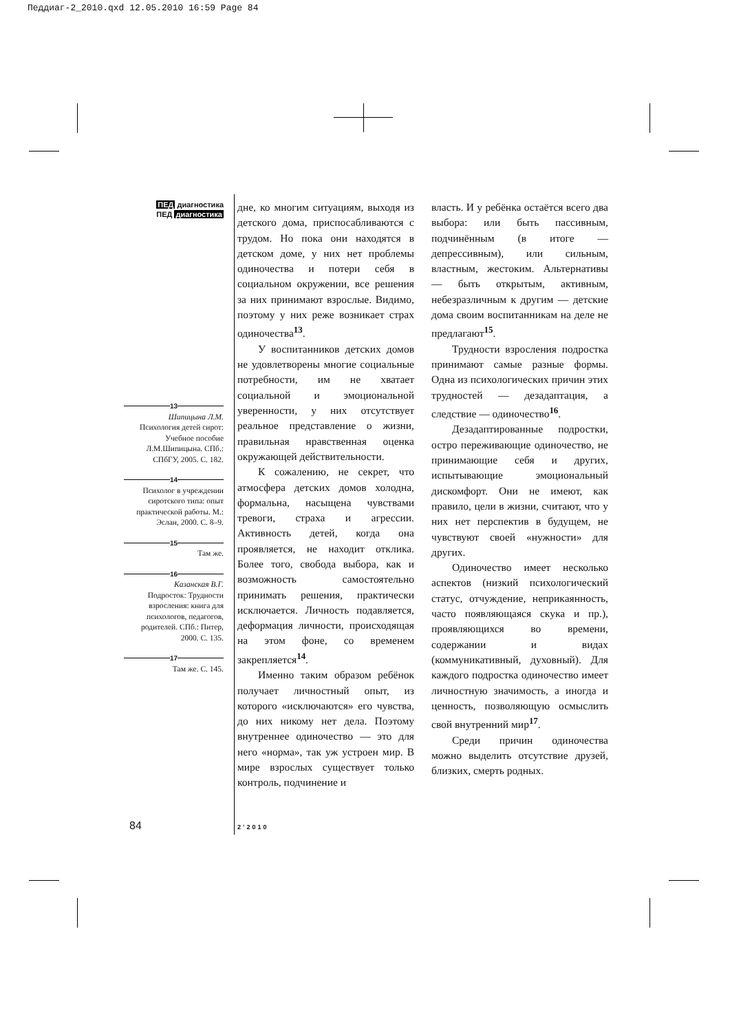Педдиаг-2_2010.qxd 12.05.2010 16:59 Page 84
ПЕД диагностика
ПЕД диагностика
13
Шипицына Л.М.
Психология детей сирот: Учебное пособие Л.М.Шипицына. СПб.: СПбГУ, 2005. С. 182.
14
Психолог в учреждении сиротского типа: опыт практической работы. М.: Эслан, 2000. С. 8–9.
15
Там же.
16
Казанская В.Г.
Подросток: Трудности взросления: книга для психологов, педагогов, родителей. СПб.: Питер, 2000. С. 135.
17
Там же. С. 145.
дне, ко многим ситуациям, выходя из детского дома, приспосабливаются с трудом. Но пока они находятся в детском доме, у них нет проблемы одиночества и потери себя в социальном окружении, все решения за них принимают взрослые. Видимо, поэтому у них реже возникает страх одиночества<sup>13</sup>.
У воспитанников детских домов не удовлетворены многие социальные потребности, им не хватает социальной и эмоциональной уверенности, у них отсутствует реальное представление о жизни, правильная нравственная оценка окружающей действительности.
К сожалению, не секрет, что атмосфера детских домов холодна, формальна, насыщена чувствами тревоги, страха и агрессии. Активность детей, когда она проявляется, не находит отклика. Более того, свобода выбора, как и возможность самостоятельно принимать решения, практически исключается. Личность подавляется, деформация личности, происходящая на этом фоне, со временем закрепляется<sup>14</sup>.
Именно таким образом ребёнок получает личностный опыт, из которого «исключаются» его чувства, до них никому нет дела. Поэтому внутреннее одиночество — это для него «норма», так уж устроен мир. В мире взрослых существует только контроль, подчинение и
власть. И у ребёнка остаётся всего два выбора: или быть пассивным, подчинённым (в итоге — депрессивным), или сильным, властным, жестоким. Альтернативы — быть открытым, активным, небезразличным к другим — детские дома своим воспитанникам на деле не предлагают<sup>15</sup>.
Трудности взросления подростка принимают самые разные формы. Одна из психологических причин этих трудностей — дезадаптация, а следствие — одиночество<sup>16</sup>.
Дезадаптированные подростки, остро переживающие одиночество, не принимающие себя и других, испытывающие эмоциональный дискомфорт. Они не имеют, как правило, цели в жизни, считают, что у них нет перспектив в будущем, не чувствуют своей «нужности» для других.
Одиночество имеет несколько аспектов (низкий психологический статус, отчуждение, неприкаянность, часто появляющаяся скука и пр.), проявляющихся во времени, содержании и видах (коммуникативный, духовный). Для каждого подростка одиночество имеет личностную значимость, а иногда и ценность, позволяющую осмыслить свой внутренний мир<sup>17</sup>.
Среди причин одиночества можно выделить отсутствие друзей, близких, смерть родных.
84 2’2010